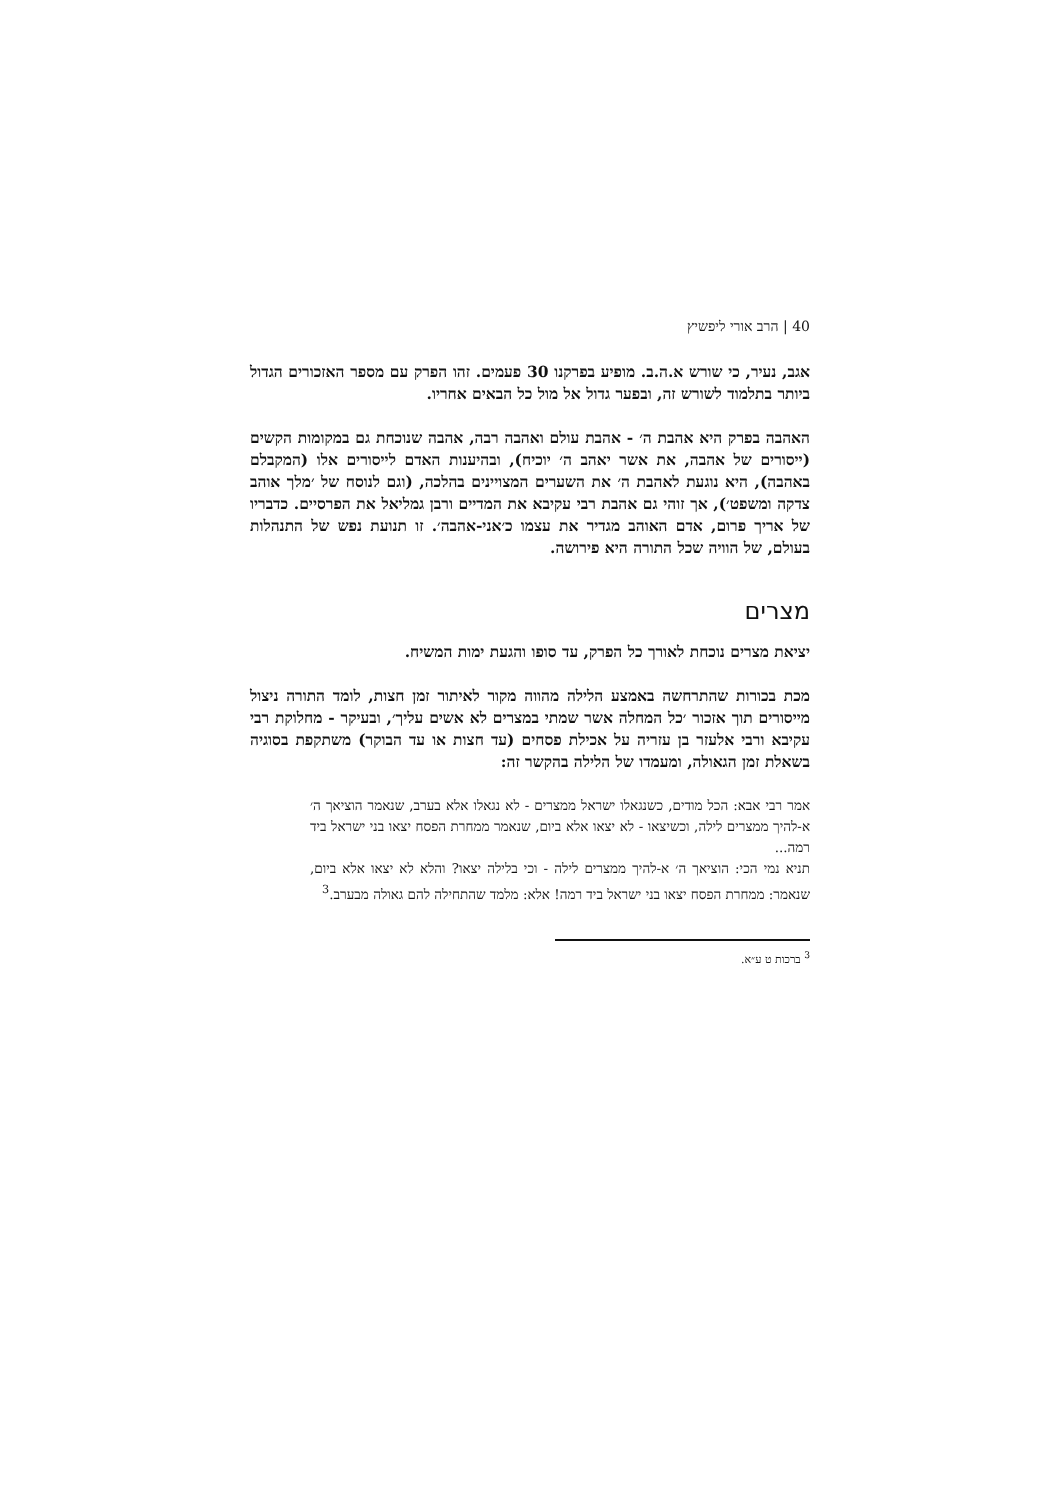40 | הרב אורי ליפשיץ
אגב, נעיר, כי שורש א.ה.ב. מופיע בפרקנו 30 פעמים. זהו הפרק עם מספר האזכורים הגדול ביותר בתלמוד לשורש זה, ובפער גדול אל מול כל הבאים אחריו.
האהבה בפרק היא אהבת ה׳ - אהבת עולם ואהבה רבה, אהבה שנוכחת גם במקומות הקשים (ייסורים של אהבה, את אשר יאהב ה׳ יוכיח), ובהיענות האדם לייסורים אלו (המקבלם באהבה), היא נוגעת לאהבת ה׳ את השערים המצויינים בהלכה, (וגם לנוסח של ׳מלך אוהב צדקה ומשפט׳), אך זוהי גם אהבת רבי עקיבא את המדיים ורבן גמליאל את הפרסיים. כדבריו של אריך פרום, אדם האוהב מגדיר את עצמו כ׳אני-אהבה׳. זו תנועת נפש של התנהלות בעולם, של הוויה שכל התורה היא פירושה.
מצרים
יציאת מצרים נוכחת לאורך כל הפרק, עד סופו והגעת ימות המשיח.
מכת בכורות שהתרחשה באמצע הלילה מהווה מקור לאיתור זמן חצות, לומד התורה ניצול מייסורים תוך אזכור ׳כל המחלה אשר שמתי במצרים לא אשים עליך׳, ובעיקר - מחלוקת רבי עקיבא ורבי אלעזר בן עזריה על אכילת פסחים (עד חצות או עד הבוקר) משתקפת בסוגיה בשאלת זמן הגאולה, ומעמדו של הלילה בהקשר זה:
אמר רבי אבא: הכל מודים, כשנגאלו ישראל ממצרים - לא נגאלו אלא בערב, שנאמר הוציאך ה׳ א-להיך ממצרים לילה, וכשיצאו - לא יצאו אלא ביום, שנאמר ממחרת הפסח יצאו בני ישראל ביד רמה...
תניא נמי הכי: הוציאך ה׳ א-להיך ממצרים לילה - וכי בלילה יצאו? והלא לא יצאו אלא ביום, שנאמר: ממחרת הפסח יצאו בני ישראל ביד רמה! אלא: מלמד שהתחילה להם גאולה מבערב.<sup>3</sup>
<sup>3</sup> ברכות ט ע״א.